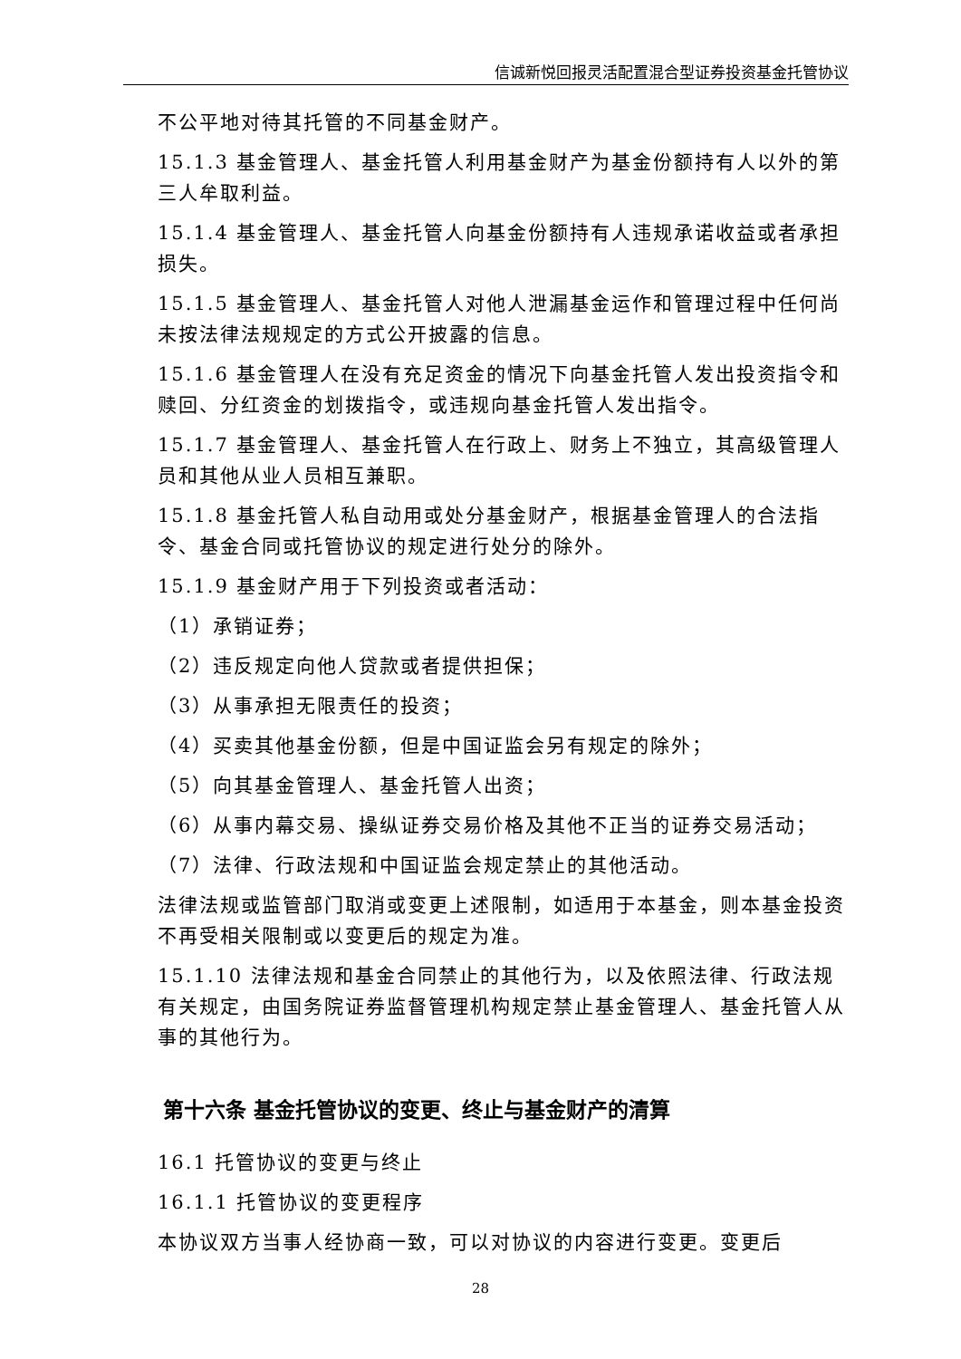信诚新悦回报灵活配置混合型证券投资基金托管协议
不公平地对待其托管的不同基金财产。
15.1.3 基金管理人、基金托管人利用基金财产为基金份额持有人以外的第三人牟取利益。
15.1.4 基金管理人、基金托管人向基金份额持有人违规承诺收益或者承担损失。
15.1.5 基金管理人、基金托管人对他人泄漏基金运作和管理过程中任何尚未按法律法规规定的方式公开披露的信息。
15.1.6 基金管理人在没有充足资金的情况下向基金托管人发出投资指令和赎回、分红资金的划拨指令，或违规向基金托管人发出指令。
15.1.7 基金管理人、基金托管人在行政上、财务上不独立，其高级管理人员和其他从业人员相互兼职。
15.1.8 基金托管人私自动用或处分基金财产，根据基金管理人的合法指令、基金合同或托管协议的规定进行处分的除外。
15.1.9 基金财产用于下列投资或者活动：
（1）承销证券；
（2）违反规定向他人贷款或者提供担保；
（3）从事承担无限责任的投资；
（4）买卖其他基金份额，但是中国证监会另有规定的除外；
（5）向其基金管理人、基金托管人出资；
（6）从事内幕交易、操纵证券交易价格及其他不正当的证券交易活动；
（7）法律、行政法规和中国证监会规定禁止的其他活动。
法律法规或监管部门取消或变更上述限制，如适用于本基金，则本基金投资不再受相关限制或以变更后的规定为准。
15.1.10 法律法规和基金合同禁止的其他行为，以及依照法律、行政法规有关规定，由国务院证券监督管理机构规定禁止基金管理人、基金托管人从事的其他行为。
第十六条 基金托管协议的变更、终止与基金财产的清算
16.1 托管协议的变更与终止
16.1.1 托管协议的变更程序
本协议双方当事人经协商一致，可以对协议的内容进行变更。变更后
28